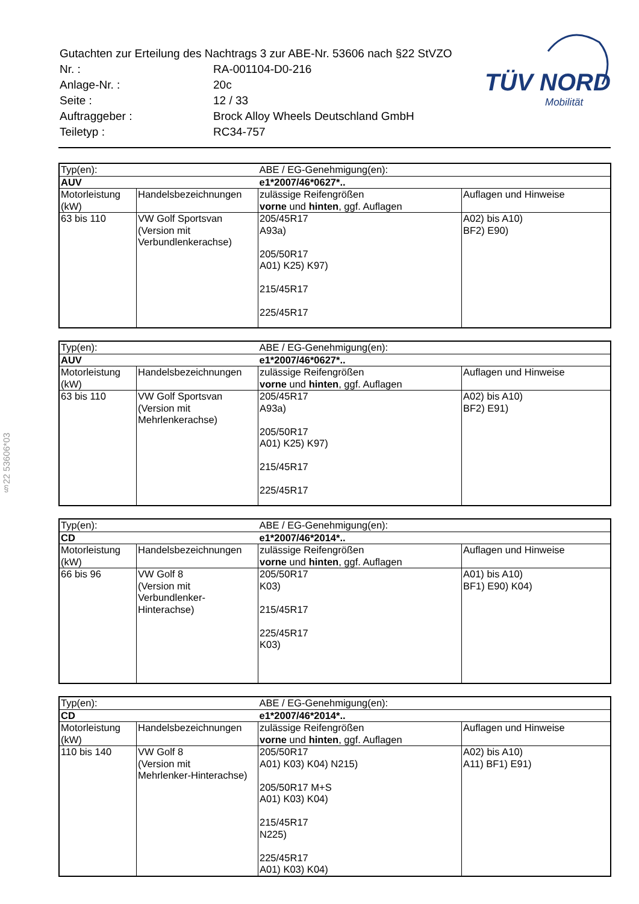| Gutachten zur Erteilung des Nachtrags 3 zur ABE-Nr. 53606 nach §22 StVZO | |
| Nr. : | RA-001104-D0-216 |
| Anlage-Nr. : | 20c |
| Seite : | 12 / 33 |
| Auftraggeber : | Brock Alloy Wheels Deutschland GmbH |
| Teiletyp : | RC34-757 |
TÜV NORD
Mobilität
§22 53606*03
| Typ(en): | | ABE / EG-Genehmigung(en): | |
| AUV | | e1*2007/46*0627*.. | |
| Motorleistung (kW) | Handelsbezeichnungen | zulässige Reifengrößen vorne und hinten , ggf. Auflagen | Auflagen und Hinweise |
| 63 bis 110 | VW Golf Sportsvan (Version mit Verbundlenkerachse) | 205/45R17 A93a) 205/50R17 A01) K25) K97) 215/45R17 225/45R17 | A02) bis A10) BF2) E90) |
| Typ(en): | | ABE / EG-Genehmigung(en): | |
| AUV | | e1*2007/46*0627*.. | |
| Motorleistung (kW) | Handelsbezeichnungen | zulässige Reifengrößen vorne und hinten , ggf. Auflagen | Auflagen und Hinweise |
| 63 bis 110 | VW Golf Sportsvan (Version mit Mehrlenkerachse) | 205/45R17 A93a) 205/50R17 A01) K25) K97) 215/45R17 225/45R17 | A02) bis A10) BF2) E91) |
| Typ(en): | | ABE / EG-Genehmigung(en): | |
| CD | | e1*2007/46*2014*.. | |
| Motorleistung (kW) | Handelsbezeichnungen | zulässige Reifengrößen vorne und hinten , ggf. Auflagen | Auflagen und Hinweise |
| 66 bis 96 | VW Golf 8 (Version mit Verbundlenker- Hinterachse) | 205/50R17 K03) 215/45R17 225/45R17 K03) | A01) bis A10) BF1) E90) K04) |
| Typ(en): | | ABE / EG-Genehmigung(en): | |
| CD | | e1*2007/46*2014*.. | |
| Motorleistung (kW) | Handelsbezeichnungen | zulässige Reifengrößen vorne und hinten , ggf. Auflagen | Auflagen und Hinweise |
| 110 bis 140 | VW Golf 8 (Version mit Mehrlenker-Hinterachse) | 205/50R17 A01) K03) K04) N215) 205/50R17 M+S A01) K03) K04) 215/45R17 N225) 225/45R17 A01) K03) K04) | A02) bis A10) A11) BF1) E91) |